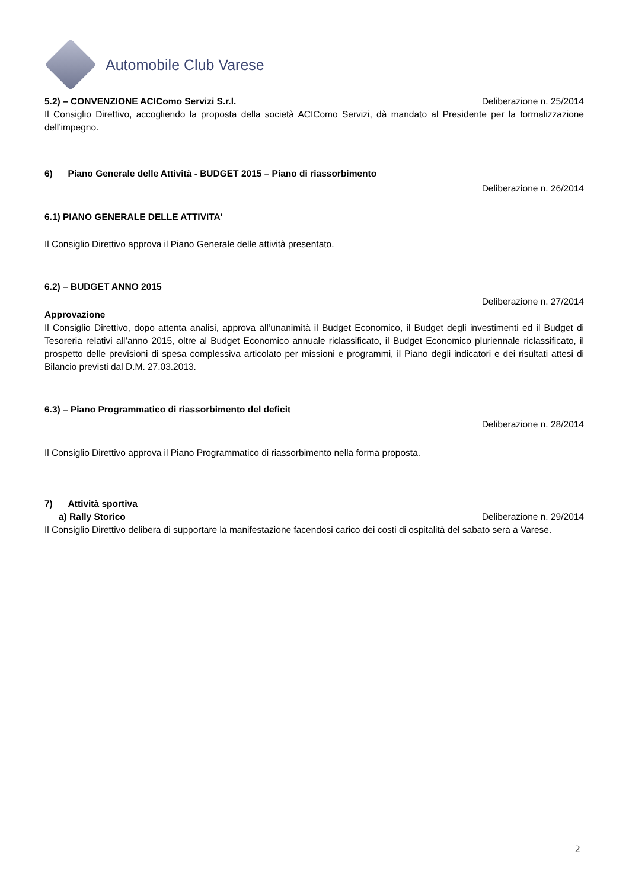Automobile Club Varese
5.2) – CONVENZIONE ACIComo Servizi S.r.l. Deliberazione n. 25/2014
Il Consiglio Direttivo, accogliendo la proposta della società ACIComo Servizi, dà mandato al Presidente per la formalizzazione dell’impegno.
6) Piano Generale delle Attività - BUDGET 2015 – Piano di riassorbimento
Deliberazione n. 26/2014
6.1) PIANO GENERALE DELLE ATTIVITA’
Il Consiglio Direttivo approva il Piano Generale delle attività presentato.
6.2) – BUDGET ANNO 2015
Deliberazione n. 27/2014
Approvazione
Il Consiglio Direttivo, dopo attenta analisi, approva all’unanimità il Budget Economico, il Budget degli investimenti ed il Budget di Tesoreria relativi all’anno 2015, oltre al Budget Economico annuale riclassificato, il Budget Economico pluriennale riclassificato, il prospetto delle previsioni di spesa complessiva articolato per missioni e programmi, il Piano degli indicatori e dei risultati attesi di Bilancio previsti dal D.M. 27.03.2013.
6.3) – Piano Programmatico di riassorbimento del deficit
Deliberazione n. 28/2014
Il Consiglio Direttivo approva il Piano Programmatico di riassorbimento nella forma proposta.
7) Attività sportiva
a) Rally Storico Deliberazione n. 29/2014
Il Consiglio Direttivo delibera di supportare la manifestazione facendosi carico dei costi di ospitalità del sabato sera a Varese.
2